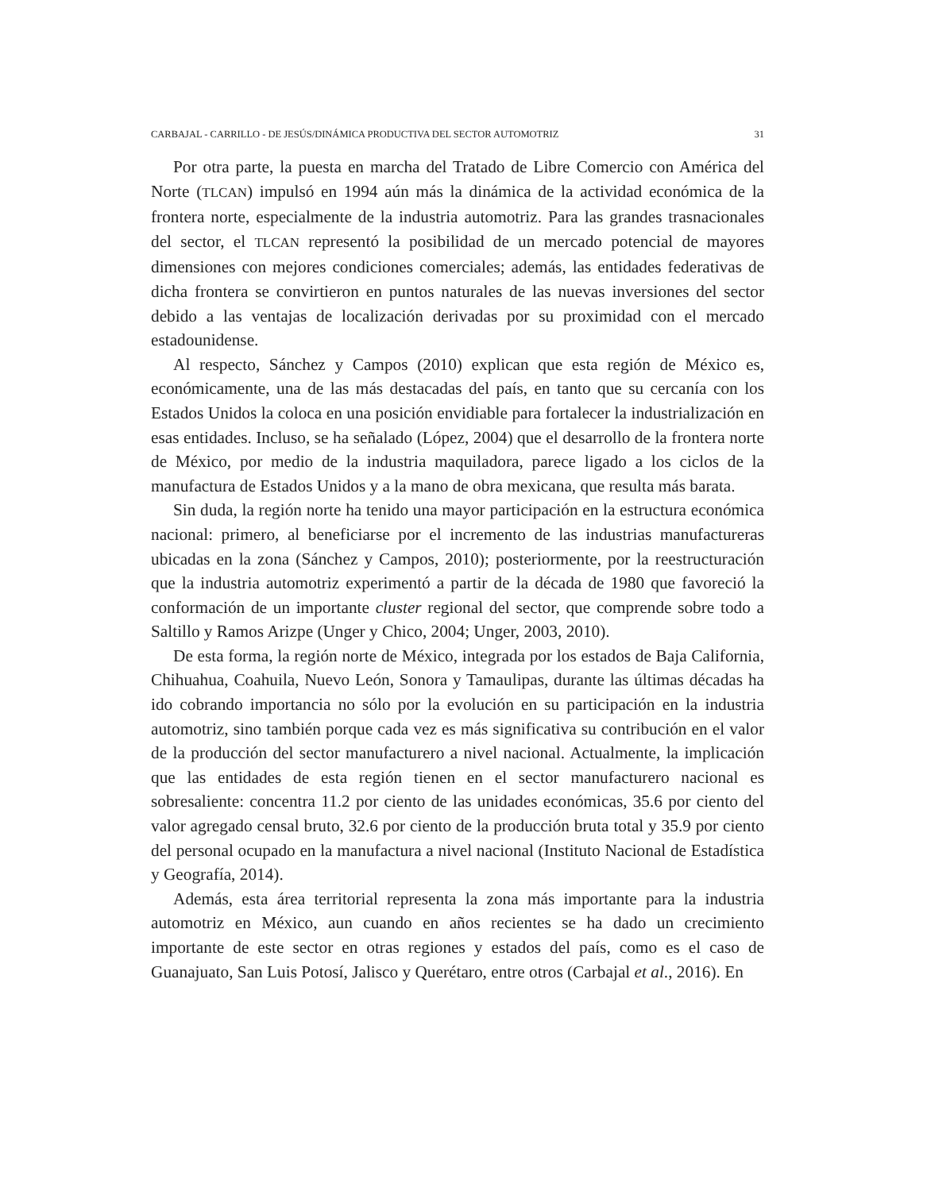CARBAJAL - CARRILLO - DE JESÚS/DINÁMICA PRODUCTIVA DEL SECTOR AUTOMOTRIZ 31
Por otra parte, la puesta en marcha del Tratado de Libre Comercio con América del Norte (TLCAN) impulsó en 1994 aún más la dinámica de la actividad económica de la frontera norte, especialmente de la industria automotriz. Para las grandes trasnacionales del sector, el TLCAN representó la posibilidad de un mercado potencial de mayores dimensiones con mejores condiciones comerciales; además, las entidades federativas de dicha frontera se convirtieron en puntos naturales de las nuevas inversiones del sector debido a las ventajas de localización derivadas por su proximidad con el mercado estadounidense.
Al respecto, Sánchez y Campos (2010) explican que esta región de México es, económicamente, una de las más destacadas del país, en tanto que su cercanía con los Estados Unidos la coloca en una posición envidiable para fortalecer la industrialización en esas entidades. Incluso, se ha señalado (López, 2004) que el desarrollo de la frontera norte de México, por medio de la industria maquiladora, parece ligado a los ciclos de la manufactura de Estados Unidos y a la mano de obra mexicana, que resulta más barata.
Sin duda, la región norte ha tenido una mayor participación en la estructura económica nacional: primero, al beneficiarse por el incremento de las industrias manufactureras ubicadas en la zona (Sánchez y Campos, 2010); posteriormente, por la reestructuración que la industria automotriz experimentó a partir de la década de 1980 que favoreció la conformación de un importante cluster regional del sector, que comprende sobre todo a Saltillo y Ramos Arizpe (Unger y Chico, 2004; Unger, 2003, 2010).
De esta forma, la región norte de México, integrada por los estados de Baja California, Chihuahua, Coahuila, Nuevo León, Sonora y Tamaulipas, durante las últimas décadas ha ido cobrando importancia no sólo por la evolución en su participación en la industria automotriz, sino también porque cada vez es más significativa su contribución en el valor de la producción del sector manufacturero a nivel nacional. Actualmente, la implicación que las entidades de esta región tienen en el sector manufacturero nacional es sobresaliente: concentra 11.2 por ciento de las unidades económicas, 35.6 por ciento del valor agregado censal bruto, 32.6 por ciento de la producción bruta total y 35.9 por ciento del personal ocupado en la manufactura a nivel nacional (Instituto Nacional de Estadística y Geografía, 2014).
Además, esta área territorial representa la zona más importante para la industria automotriz en México, aun cuando en años recientes se ha dado un crecimiento importante de este sector en otras regiones y estados del país, como es el caso de Guanajuato, San Luis Potosí, Jalisco y Querétaro, entre otros (Carbajal et al., 2016). En